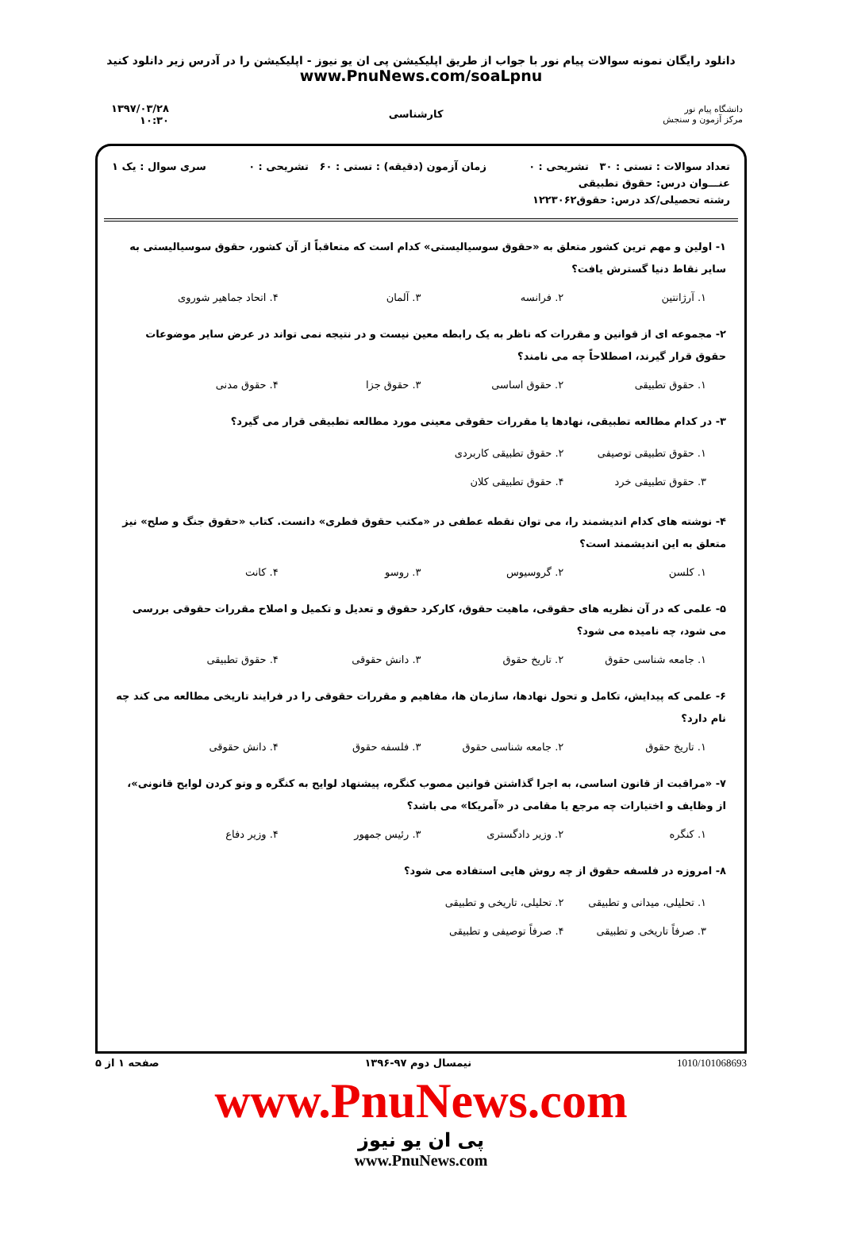دانلود رایگان نمونه سوالات پیام نور با جواب از طریق اپلیکیشن پی ان یو نیوز - اپلیکیشن را در آدرس زیر دانلود کنید
www.PnuNews.com/soaLpnu
دانشگاه پیام نور
مرکز آزمون و سنجش
کارشناسی
۱۳۹۷/۰۳/۲۸
۱۰:۳۰
تعداد سوالات : تستی : ۳۰ تشریحی : ۰ زمان آزمون (دقیقه) : تستی : ۶۰ تشریحی : ۰ سری سوال : یک ۱
عنـــوان درس: حقوق تطبیقی
رشته تحصیلی/کد درس: حقوق۱۲۲۳۰۶۲
۱- اولین و مهم ترین کشور متعلق به «حقوق سوسیالیستی» کدام است که متعاقباً از آن کشور، حقوق سوسیالیستی به سایر نقاط دنیا گسترش یافت؟
۱. آرژانتین ۲. فرانسه ۳. آلمان ۴. اتحاد جماهیر شوروی
۲- مجموعه ای از قوانین و مقررات که ناظر به یک رابطه معین نیست و در نتیجه نمی تواند در عرض سایر موضوعات حقوق قرار گیرند، اصطلاحاً چه می نامند؟
۱. حقوق تطبیقی ۲. حقوق اساسی ۳. حقوق جزا ۴. حقوق مدنی
۳- در کدام مطالعه تطبیقی، نهادها یا مقررات حقوقی معینی مورد مطالعه تطبیقی قرار می گیرد؟
۱. حقوق تطبیقی توصیفی ۲. حقوق تطبیقی کاربردی ۳. حقوق تطبیقی خرد ۴. حقوق تطبیقی کلان
۴- نوشته های کدام اندیشمند را، می توان نقطه عطفی در «مکتب حقوق فطری» دانست. کتاب «حقوق جنگ و صلح» نیز متعلق به این اندیشمند است؟
۱. کلسن ۲. گروسیوس ۳. روسو ۴. کانت
۵- علمی که در آن نظریه های حقوقی، ماهیت حقوق، کارکرد حقوق و تعدیل و تکمیل و اصلاح مقررات حقوقی بررسی می شود، چه نامیده می شود؟
۱. جامعه شناسی حقوق ۲. تاریخ حقوق ۳. دانش حقوقی ۴. حقوق تطبیقی
۶- علمی که پیدایش، تکامل و تحول نهادها، سازمان ها، مفاهیم و مقررات حقوقی را در فرایند تاریخی مطالعه می کند چه نام دارد؟
۱. تاریخ حقوق ۲. جامعه شناسی حقوق ۳. فلسفه حقوق ۴. دانش حقوقی
۷- «مراقبت از قانون اساسی، به اجرا گذاشتن قوانین مصوب کنگره، پیشنهاد لوایح به کنگره و وتو کردن لوایح قانونی»، از وظایف و اختیارات چه مرجع یا مقامی در «آمریکا» می باشد؟
۱. کنگره ۲. وزیر دادگستری ۳. رئیس جمهور ۴. وزیر دفاع
۸- امروزه در فلسفه حقوق از چه روش هایی استفاده می شود؟
۱. تحلیلی، میدانی و تطبیقی ۲. تحلیلی، تاریخی و تطبیقی ۳. صرفاً تاریخی و تطبیقی ۴. صرفاً توصیفی و تطبیقی
1010/101068693 نیمسال دوم ۹۷-۱۳۹۶ صفحه ۱ از ۵
www.PnuNews.com
پی ان یو نیوز
www.PnuNews.com